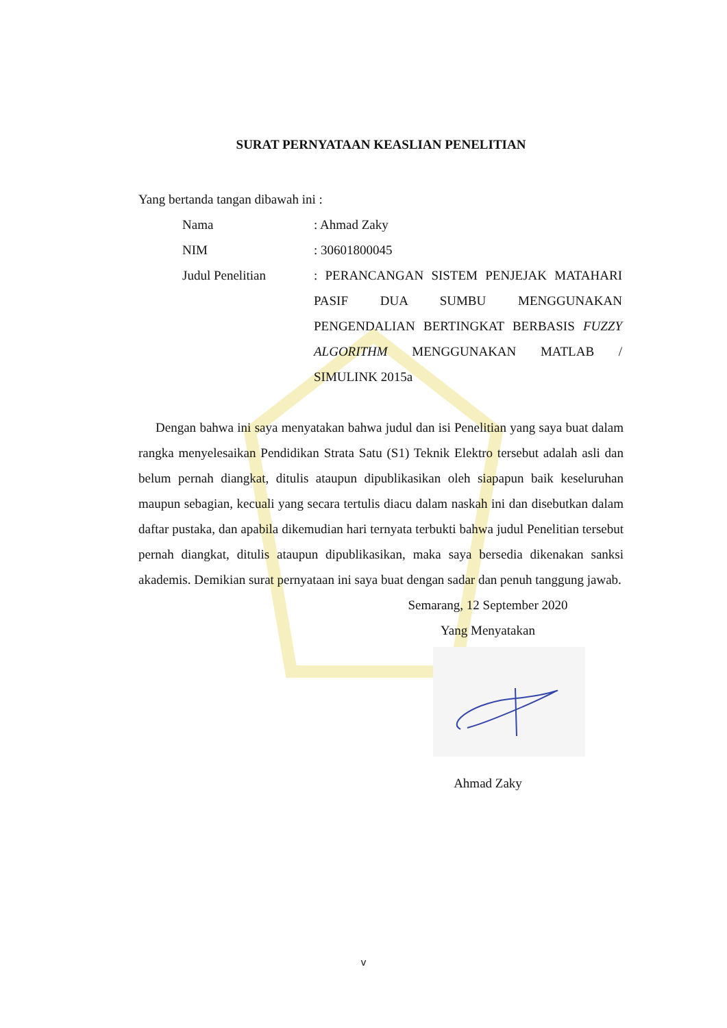SURAT PERNYATAAN KEASLIAN PENELITIAN
Yang bertanda tangan dibawah ini :
| Nama | : Ahmad Zaky |
| NIM | : 30601800045 |
| Judul Penelitian | : PERANCANGAN SISTEM PENJEJAK MATAHARI PASIF DUA SUMBU MENGGUNAKAN PENGENDALIAN BERTINGKAT BERBASIS FUZZY ALGORITHM MENGGUNAKAN MATLAB / SIMULINK 2015a |
Dengan bahwa ini saya menyatakan bahwa judul dan isi Penelitian yang saya buat dalam rangka menyelesaikan Pendidikan Strata Satu (S1) Teknik Elektro tersebut adalah asli dan belum pernah diangkat, ditulis ataupun dipublikasikan oleh siapapun baik keseluruhan maupun sebagian, kecuali yang secara tertulis diacu dalam naskah ini dan disebutkan dalam daftar pustaka, dan apabila dikemudian hari ternyata terbukti bahwa judul Penelitian tersebut pernah diangkat, ditulis ataupun dipublikasikan, maka saya bersedia dikenakan sanksi akademis. Demikian surat pernyataan ini saya buat dengan sadar dan penuh tanggung jawab.
Semarang, 12 September 2020
Yang Menyatakan
Ahmad Zaky
v